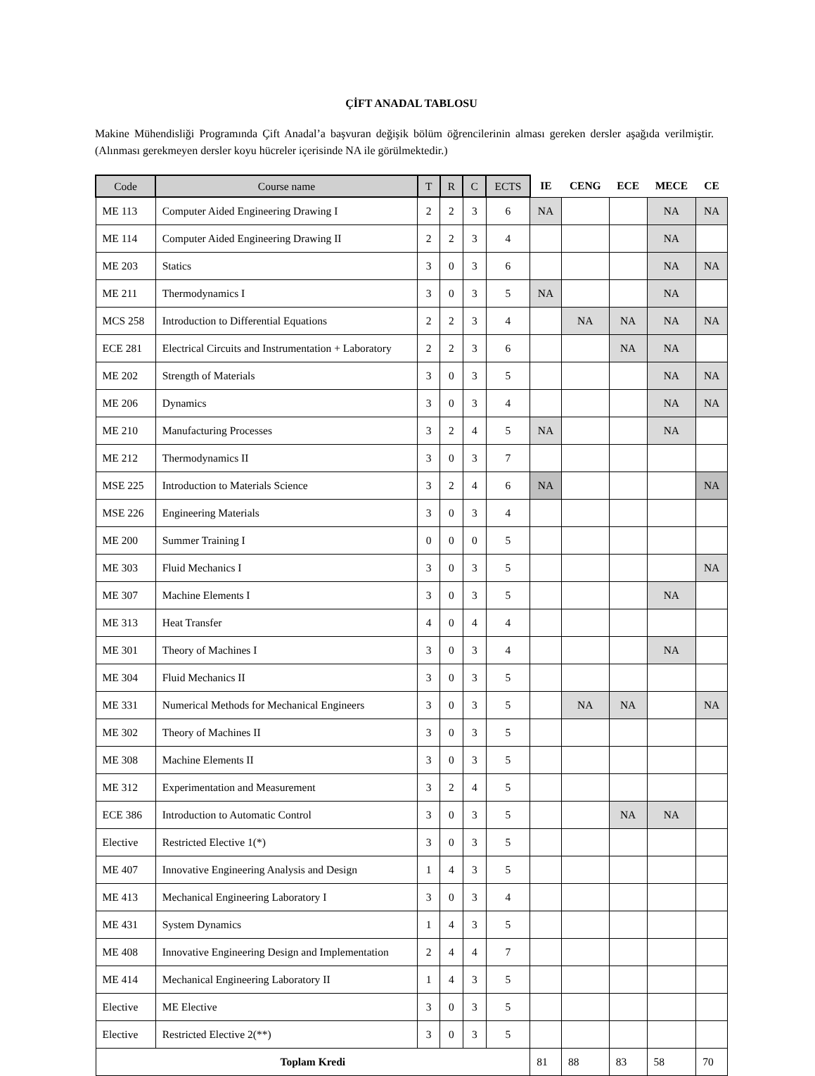ÇİFT ANADAL TABLOSU
Makine Mühendisliği Programında Çift Anadal’a başvuran değişik bölüm öğrencilerinin alması gereken dersler aşağıda verilmiştir. (Alınması gerekmeyen dersler koyu hücreler içerisinde NA ile görülmektedir.)
| Code | Course name | T | R | C | ECTS | IE | CENG | ECE | MECE | CE |
| --- | --- | --- | --- | --- | --- | --- | --- | --- | --- | --- |
| ME 113 | Computer Aided Engineering Drawing I | 2 | 2 | 3 | 6 | NA | | | NA | NA |
| ME 114 | Computer Aided Engineering Drawing II | 2 | 2 | 3 | 4 | | | | NA | |
| ME 203 | Statics | 3 | 0 | 3 | 6 | | | | NA | NA |
| ME 211 | Thermodynamics I | 3 | 0 | 3 | 5 | NA | | | NA | |
| MCS 258 | Introduction to Differential Equations | 2 | 2 | 3 | 4 | | NA | NA | NA | NA |
| ECE 281 | Electrical Circuits and Instrumentation + Laboratory | 2 | 2 | 3 | 6 | | | NA | NA | |
| ME 202 | Strength of Materials | 3 | 0 | 3 | 5 | | | | NA | NA |
| ME 206 | Dynamics | 3 | 0 | 3 | 4 | | | | NA | NA |
| ME 210 | Manufacturing Processes | 3 | 2 | 4 | 5 | NA | | | NA | |
| ME 212 | Thermodynamics II | 3 | 0 | 3 | 7 | | | | | |
| MSE 225 | Introduction to Materials Science | 3 | 2 | 4 | 6 | NA | | | | NA |
| MSE 226 | Engineering Materials | 3 | 0 | 3 | 4 | | | | | |
| ME 200 | Summer Training I | 0 | 0 | 0 | 5 | | | | | |
| ME 303 | Fluid Mechanics I | 3 | 0 | 3 | 5 | | | | | NA |
| ME 307 | Machine Elements I | 3 | 0 | 3 | 5 | | | | NA | |
| ME 313 | Heat Transfer | 4 | 0 | 4 | 4 | | | | | |
| ME 301 | Theory of Machines I | 3 | 0 | 3 | 4 | | | | NA | |
| ME 304 | Fluid Mechanics II | 3 | 0 | 3 | 5 | | | | | |
| ME 331 | Numerical Methods for Mechanical Engineers | 3 | 0 | 3 | 5 | | NA | NA | | NA |
| ME 302 | Theory of Machines II | 3 | 0 | 3 | 5 | | | | | |
| ME 308 | Machine Elements II | 3 | 0 | 3 | 5 | | | | | |
| ME 312 | Experimentation and Measurement | 3 | 2 | 4 | 5 | | | | | |
| ECE 386 | Introduction to Automatic Control | 3 | 0 | 3 | 5 | | | NA | NA | |
| Elective | Restricted Elective 1(*) | 3 | 0 | 3 | 5 | | | | | |
| ME 407 | Innovative Engineering Analysis and Design | 1 | 4 | 3 | 5 | | | | | |
| ME 413 | Mechanical Engineering Laboratory I | 3 | 0 | 3 | 4 | | | | | |
| ME 431 | System Dynamics | 1 | 4 | 3 | 5 | | | | | |
| ME 408 | Innovative Engineering Design and Implementation | 2 | 4 | 4 | 7 | | | | | |
| ME 414 | Mechanical Engineering Laboratory II | 1 | 4 | 3 | 5 | | | | | |
| Elective | ME Elective | 3 | 0 | 3 | 5 | | | | | |
| Elective | Restricted Elective 2(**) | 3 | 0 | 3 | 5 | | | | | |
| Toplam Kredi | | | | | | 81 | 88 | 83 | 58 | 70 |